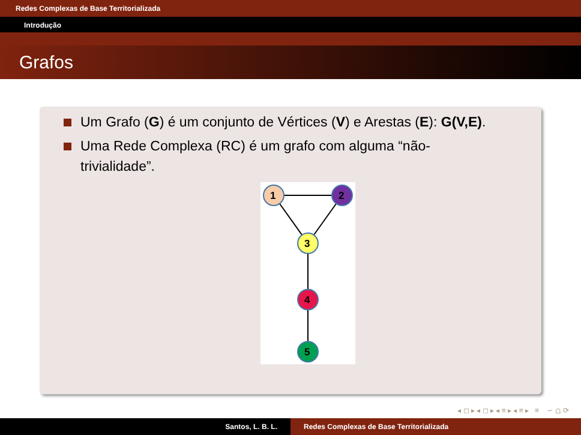Redes Complexas de Base Territorializada
Introdução
Grafos
Um Grafo (G) é um conjunto de Vértices (V) e Arestas (E): G(V,E).
Uma Rede Complexa (RC) é um grafo com alguma “não-trivialidade”.
1
2
3
4
5
◂ ◻ ▸ ◂ ◻ ▸ ◂ ≡ ▸ ◂ ≡ ▸ ≡ ∽ ⩍ ⟳
Santos, L. B. L. Redes Complexas de Base Territorializada